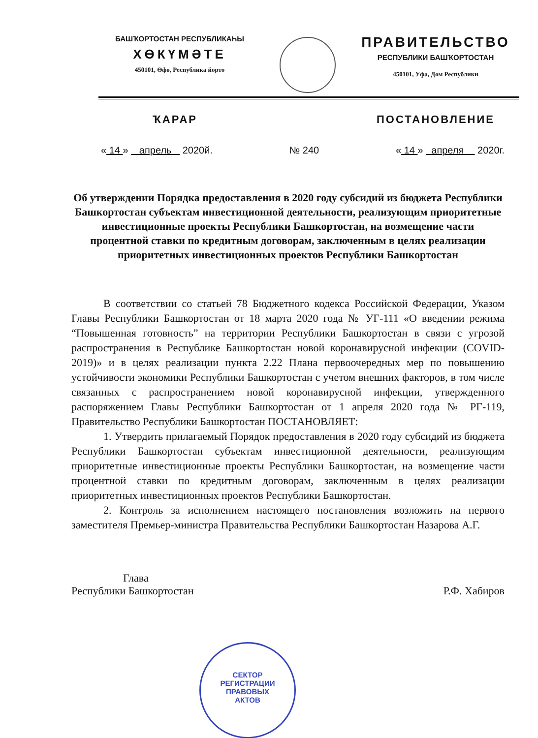БАШҠОРТОСТАН РЕСПУБЛИКАҺЫ
ХӨКҮМӘТЕ
450101, Өфө, Республика йорто
ПРАВИТЕЛЬСТВО
РЕСПУБЛИКИ БАШҠОРТОСТАН
450101, Уфа, Дом Республики
ҠАРАР ПОСТАНОВЛЕНИЕ
« 14 » апрель 2020й. № 240 « 14 » апреля 2020г.
Об утверждении Порядка предоставления в 2020 году субсидий из бюджета Республики Башкортостан субъектам инвестиционной деятельности, реализующим приоритетные инвестиционные проекты Республики Башкортостан, на возмещение части процентной ставки по кредитным договорам, заключенным в целях реализации приоритетных инвестиционных проектов Республики Башкортостан
В соответствии со статьей 78 Бюджетного кодекса Российской Федерации, Указом Главы Республики Башкортостан от 18 марта 2020 года № УГ-111 «О введении режима “Повышенная готовность” на территории Республики Башкортостан в связи с угрозой распространения в Республике Башкортостан новой коронавирусной инфекции (COVID-2019)» и в целях реализации пункта 2.22 Плана первоочередных мер по повышению устойчивости экономики Республики Башкортостан с учетом внешних факторов, в том числе связанных с распространением новой коронавирусной инфекции, утвержденного распоряжением Главы Республики Башкортостан от 1 апреля 2020 года № РГ-119, Правительство Республики Башкортостан ПОСТАНОВЛЯЕТ:
1. Утвердить прилагаемый Порядок предоставления в 2020 году субсидий из бюджета Республики Башкортостан субъектам инвестиционной деятельности, реализующим приоритетные инвестиционные проекты Республики Башкортостан, на возмещение части процентной ставки по кредитным договорам, заключенным в целях реализации приоритетных инвестиционных проектов Республики Башкортостан.
2. Контроль за исполнением настоящего постановления возложить на первого заместителя Премьер-министра Правительства Республики Башкортостан Назарова А.Г.
Глава
Республики Башкортостан
Р.Ф. Хабиров
СЕКТОР
РЕГИСТРАЦИИ
ПРАВОВЫХ
АКТОВ